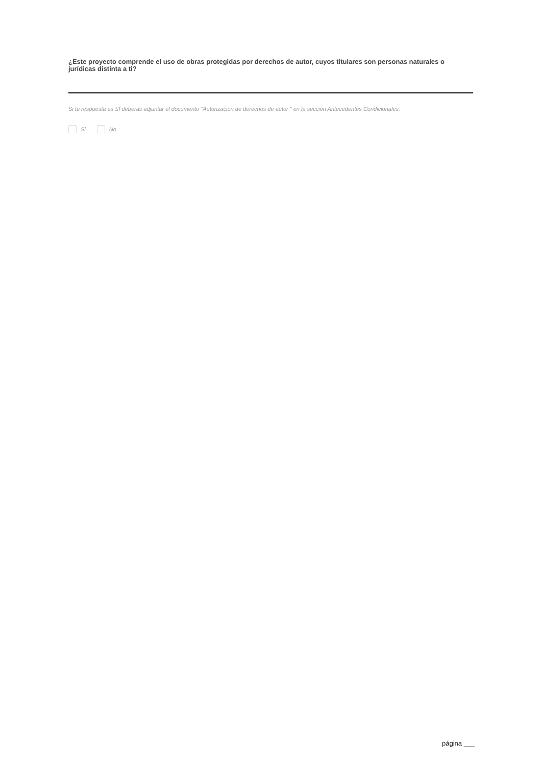¿Este proyecto comprende el uso de obras protegidas por derechos de autor, cuyos titulares son personas naturales o jurídicas distinta a ti?
Si tu respuesta es SÍ deberás adjuntar el documento "Autorización de derechos de autor " en la sección Antecedentes Condicionales.
Si No
página ___